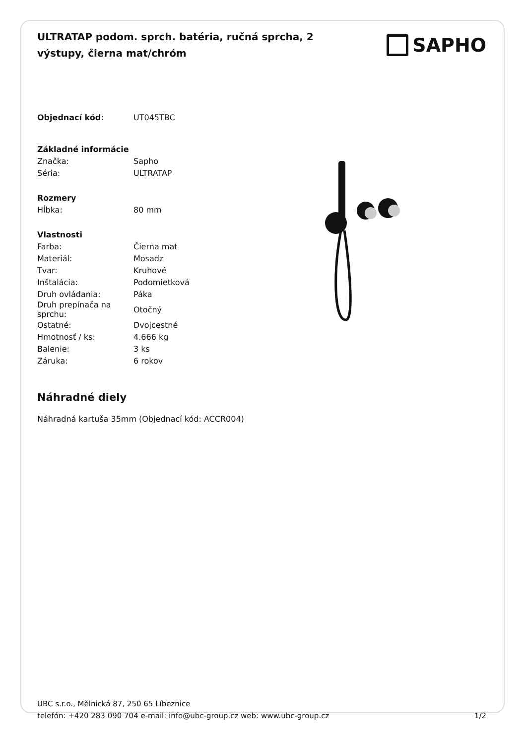ULTRATAP podom. sprch. batéria, ručná sprcha, 2 výstupy, čierna mat/chróm
SAPHO
| Objednací kód: | UT045TBC |
| Základné informácie | |
| Značka: | Sapho |
| Séria: | ULTRATAP |
| Rozmery | |
| Hĺbka: | 80 mm |
| Vlastnosti | |
| Farba: | Čierna mat |
| Materiál: | Mosadz |
| Tvar: | Kruhové |
| Inštalácia: | Podomietková |
| Druh ovládania: | Páka |
| Druh prepínača na sprchu: | Otočný |
| Ostatné: | Dvojcestné |
| Hmotnosť / ks: | 4.666 kg |
| Balenie: | 3 ks |
| Záruka: | 6 rokov |
Náhradné diely
Náhradná kartuša 35mm (Objednací kód: ACCR004)
UBC s.r.o., Mělnická 87, 250 65 Líbeznice
telefón: +420 283 090 704 e-mail: info@ubc-group.cz web: www.ubc-group.cz 1/2